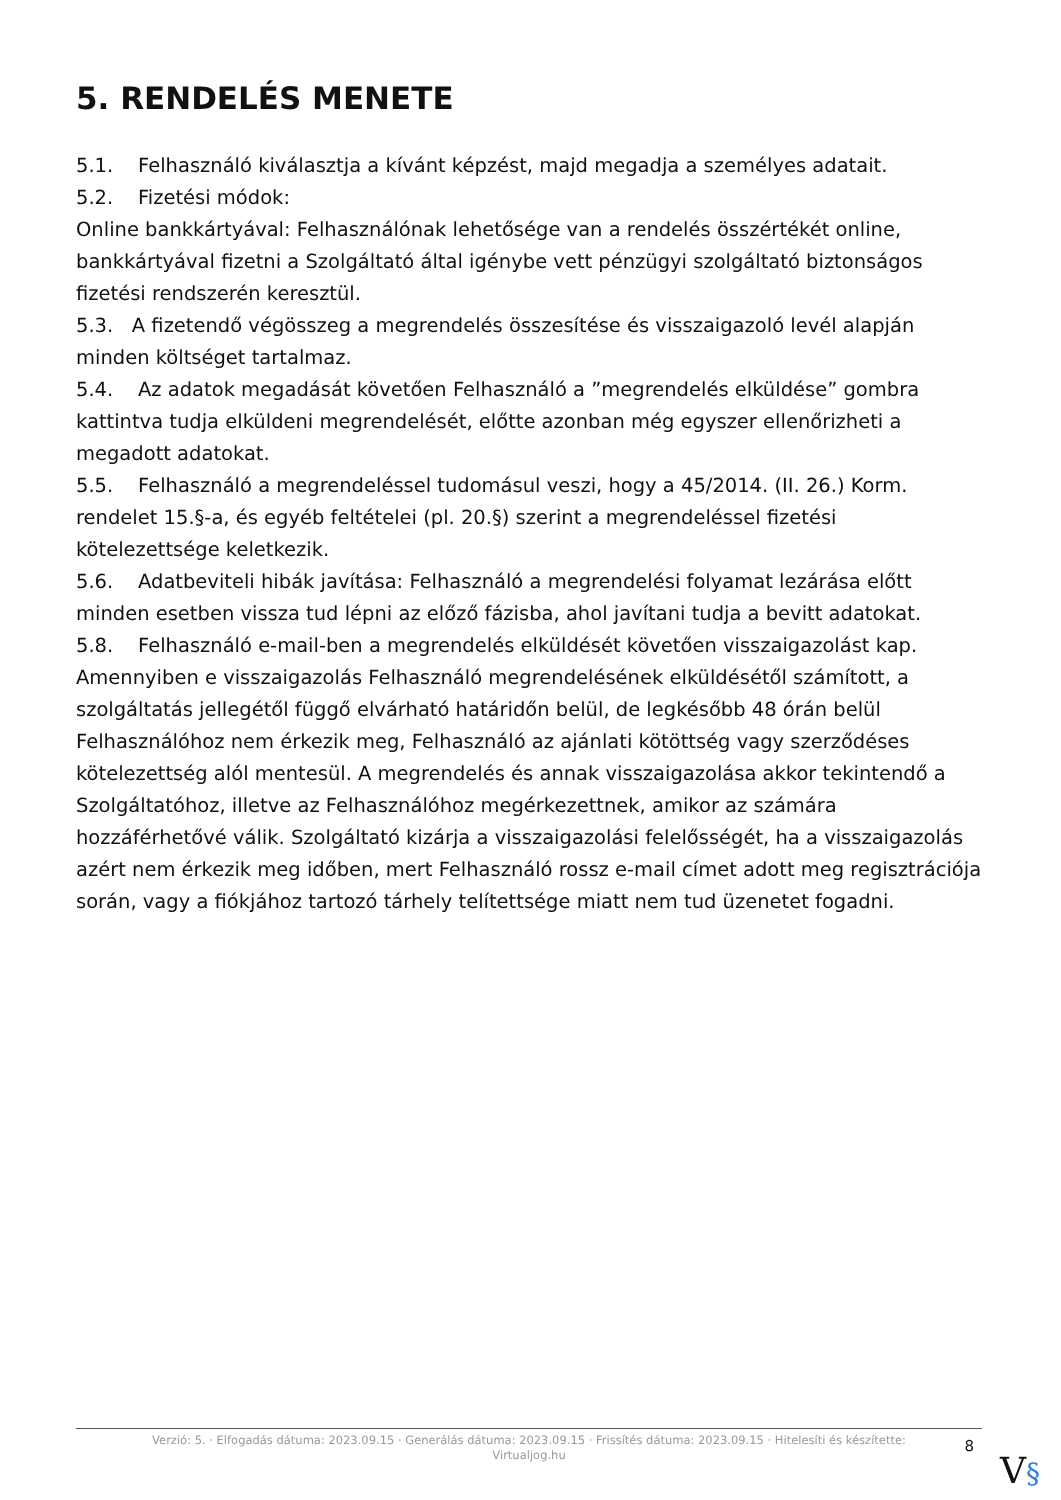5. RENDELÉS MENETE
5.1. Felhasználó kiválasztja a kívánt képzést, majd megadja a személyes adatait.
5.2. Fizetési módok:
Online bankkártyával: Felhasználónak lehetősége van a rendelés összértékét online, bankkártyával fizetni a Szolgáltató által igénybe vett pénzügyi szolgáltató biztonságos fizetési rendszerén keresztül.
5.3. A fizetendő végösszeg a megrendelés összesítése és visszaigazoló levél alapján minden költséget tartalmaz.
5.4. Az adatok megadását követően Felhasználó a ”megrendelés elküldése” gombra kattintva tudja elküldeni megrendelését, előtte azonban még egyszer ellenőrizheti a megadott adatokat.
5.5. Felhasználó a megrendeléssel tudomásul veszi, hogy a 45/2014. (II. 26.) Korm. rendelet 15.§-a, és egyéb feltételei (pl. 20.§) szerint a megrendeléssel fizetési kötelezettsége keletkezik.
5.6. Adatbeviteli hibák javítása: Felhasználó a megrendelési folyamat lezárása előtt minden esetben vissza tud lépni az előző fázisba, ahol javítani tudja a bevitt adatokat.
5.8. Felhasználó e-mail-ben a megrendelés elküldését követően visszaigazolást kap. Amennyiben e visszaigazolás Felhasználó megrendelésének elküldésétől számított, a szolgáltatás jellegétől függő elvárható határidőn belül, de legkésőbb 48 órán belül Felhasználóhoz nem érkezik meg, Felhasználó az ajánlati kötöttség vagy szerződéses kötelezettség alól mentesül. A megrendelés és annak visszaigazolása akkor tekintendő a Szolgáltatóhoz, illetve az Felhasználóhoz megérkezettnek, amikor az számára hozzáférhetővé válik. Szolgáltató kizárja a visszaigazolási felelősségét, ha a visszaigazolás azért nem érkezik meg időben, mert Felhasználó rossz e-mail címet adott meg regisztrációja során, vagy a fiókjához tartozó tárhely telítettsége miatt nem tud üzenetet fogadni.
Verzió: 5. · Elfogadás dátuma: 2023.09.15 · Generálás dátuma: 2023.09.15 · Frissítés dátuma: 2023.09.15 · Hitelesíti és készítette: Virtualjog.hu
8
V§